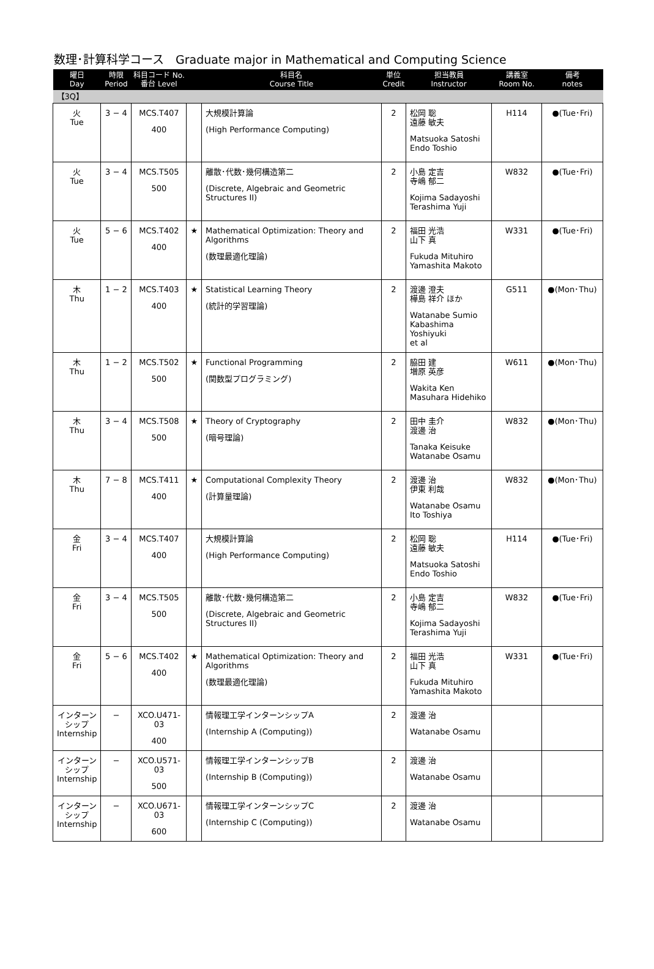数理･計算科学コース　Graduate major in Mathematical and Computing Science
| 曜日 Day | 時限 Period | 科目コード No. 番台 Level | | 科目名 Course Title | 単位 Credit | 担当教員 Instructor | 講義室 Room No. | 備考 notes |
| --- | --- | --- | --- | --- | --- | --- | --- | --- |
| 【3Q】 | | | | | | | | |
| 火 Tue | 3 − 4 | MCS.T407 400 | | 大規模計算論 (High Performance Computing) | 2 | 松岡 聡 遠藤 敏夫 Matsuoka Satoshi Endo Toshio | H114 | ●(Tue･Fri) |
| 火 Tue | 3 − 4 | MCS.T505 500 | | 離散･代数･幾何構造第二 (Discrete, Algebraic and Geometric Structures II) | 2 | 小島 定吉 寺嶋 郁二 Kojima Sadayoshi Terashima Yuji | W832 | ●(Tue･Fri) |
| 火 Tue | 5 − 6 | MCS.T402 400 | ★ | Mathematical Optimization: Theory and Algorithms (数理最適化理論) | 2 | 福田 光浩 山下 真 Fukuda Mituhiro Yamashita Makoto | W331 | ●(Tue･Fri) |
| 木 Thu | 1 − 2 | MCS.T403 400 | ★ | Statistical Learning Theory (統計的学習理論) | 2 | 渡邊 澄夫 樺島 祥介 ほか Watanabe Sumio Kabashima Yoshiyuki et al | G511 | ●(Mon･Thu) |
| 木 Thu | 1 − 2 | MCS.T502 500 | ★ | Functional Programming (関数型プログラミング) | 2 | 脇田 建 増原 英彦 Wakita Ken Masuhara Hidehiko | W611 | ●(Mon･Thu) |
| 木 Thu | 3 − 4 | MCS.T508 500 | ★ | Theory of Cryptography (暗号理論) | 2 | 田中 圭介 渡邊 治 Tanaka Keisuke Watanabe Osamu | W832 | ●(Mon･Thu) |
| 木 Thu | 7 − 8 | MCS.T411 400 | ★ | Computational Complexity Theory (計算量理論) | 2 | 渡邊 治 伊東 利哉 Watanabe Osamu Ito Toshiya | W832 | ●(Mon･Thu) |
| 金 Fri | 3 − 4 | MCS.T407 400 | | 大規模計算論 (High Performance Computing) | 2 | 松岡 聡 遠藤 敏夫 Matsuoka Satoshi Endo Toshio | H114 | ●(Tue･Fri) |
| 金 Fri | 3 − 4 | MCS.T505 500 | | 離散･代数･幾何構造第二 (Discrete, Algebraic and Geometric Structures II) | 2 | 小島 定吉 寺嶋 郁二 Kojima Sadayoshi Terashima Yuji | W832 | ●(Tue･Fri) |
| 金 Fri | 5 − 6 | MCS.T402 400 | ★ | Mathematical Optimization: Theory and Algorithms (数理最適化理論) | 2 | 福田 光浩 山下 真 Fukuda Mituhiro Yamashita Makoto | W331 | ●(Tue･Fri) |
| インターンシップ Internship | − | XCO.U471-03 400 | | 情報理工学インターンシップA (Internship A (Computing)) | 2 | 渡邊 治 Watanabe Osamu | | |
| インターンシップ Internship | − | XCO.U571-03 500 | | 情報理工学インターンシップB (Internship B (Computing)) | 2 | 渡邊 治 Watanabe Osamu | | |
| インターンシップ Internship | − | XCO.U671-03 600 | | 情報理工学インターンシップC (Internship C (Computing)) | 2 | 渡邊 治 Watanabe Osamu | | |